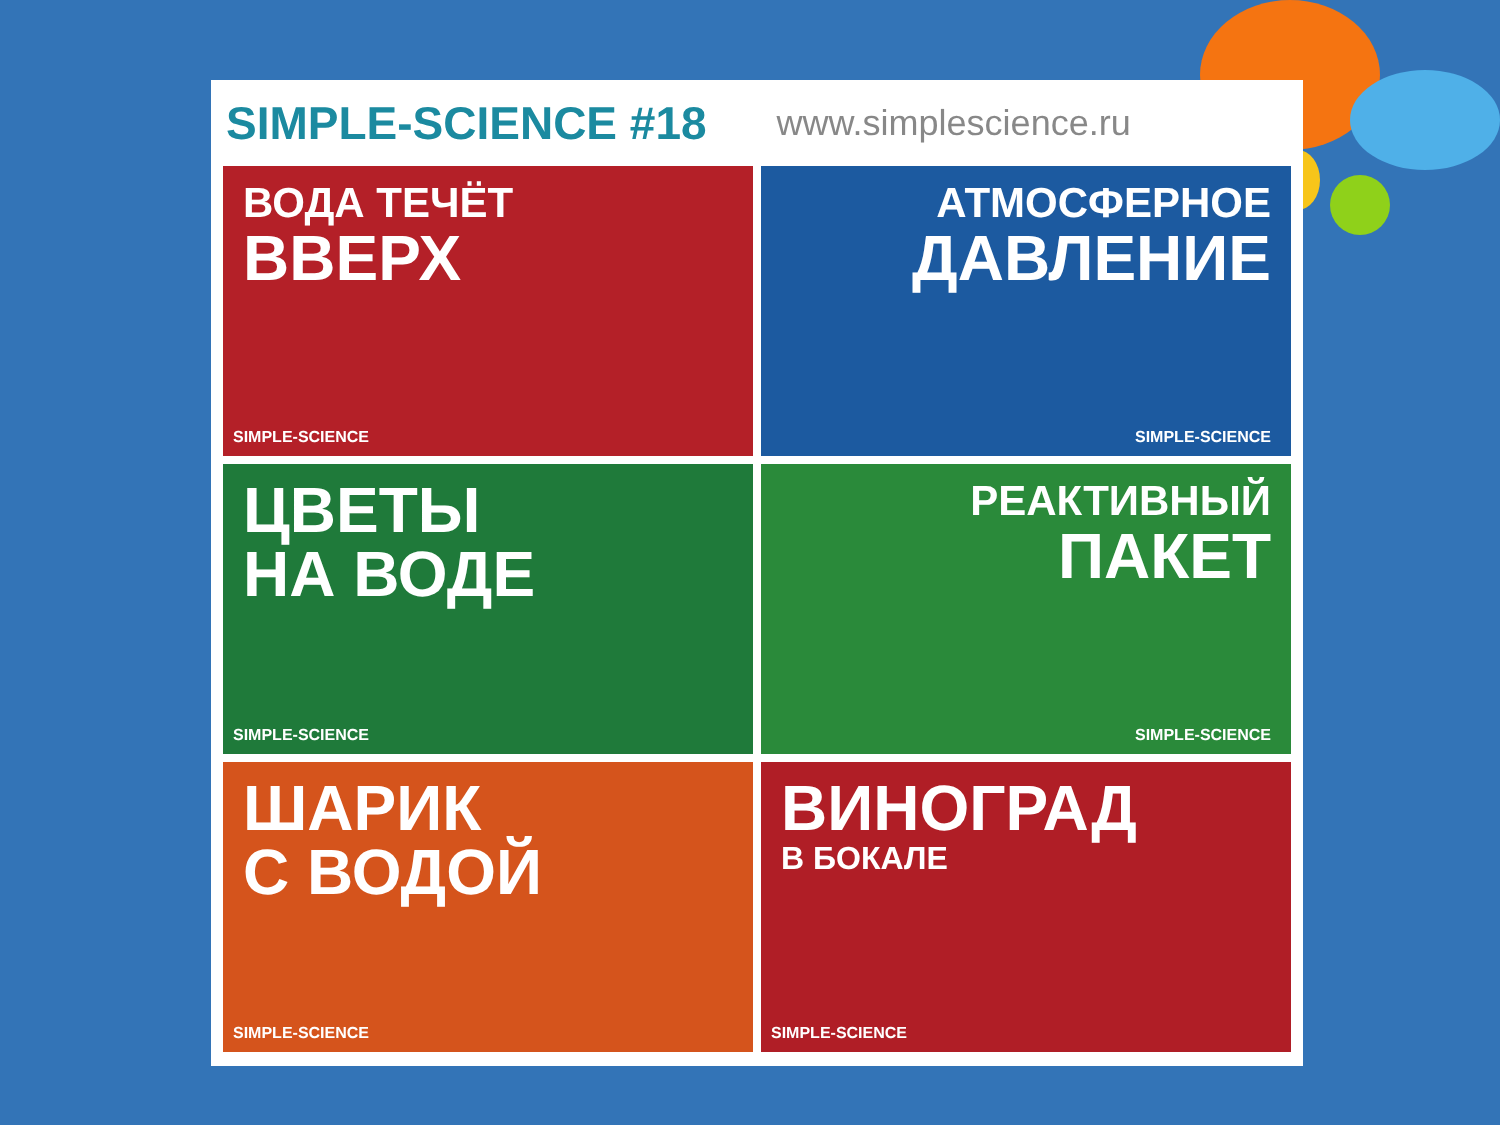SIMPLE-SCIENCE #18 www.simplescience.ru
ВОДА ТЕЧЁТ
ВВЕРХ
SIMPLE-SCIENCE
АТМОСФЕРНОЕ
ДАВЛЕНИЕ
SIMPLE-SCIENCE
ЦВЕТЫ
НА ВОДЕ
SIMPLE-SCIENCE
РЕАКТИВНЫЙ
ПАКЕТ
SIMPLE-SCIENCE
ШАРИК
С ВОДОЙ
SIMPLE-SCIENCE
ВИНОГРАД
В БОКАЛЕ
SIMPLE-SCIENCE